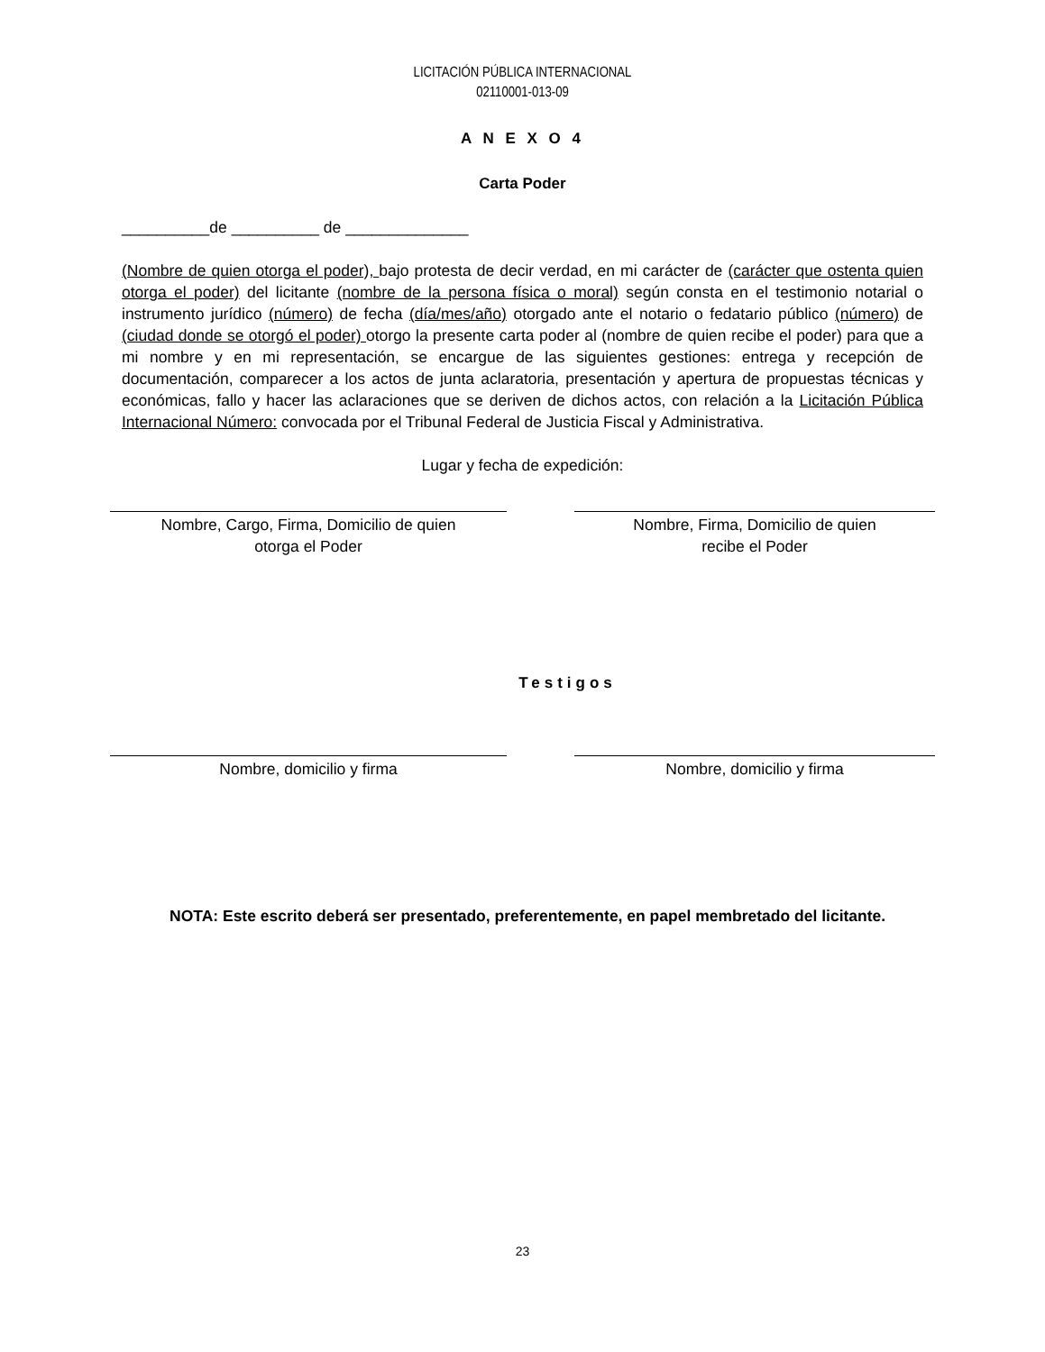LICITACIÓN PÚBLICA INTERNACIONAL
02110001-013-09
A N E X O 4
Carta Poder
__________de __________ de ______________
(Nombre de quien otorga el poder), bajo protesta de decir verdad, en mi carácter de (carácter que ostenta quien otorga el poder) del licitante (nombre de la persona física o moral) según consta en el testimonio notarial o instrumento jurídico (número) de fecha (día/mes/año) otorgado ante el notario o fedatario público (número) de (ciudad donde se otorgó el poder) otorgo la presente carta poder al (nombre de quien recibe el poder) para que a mi nombre y en mi representación, se encargue de las siguientes gestiones: entrega y recepción de documentación, comparecer a los actos de junta aclaratoria, presentación y apertura de propuestas técnicas y económicas, fallo y hacer las aclaraciones que se deriven de dichos actos, con relación a la Licitación Pública Internacional Número: convocada por el Tribunal Federal de Justicia Fiscal y Administrativa.
Lugar y fecha de expedición:
Nombre, Cargo, Firma, Domicilio de quien
otorga el Poder
Nombre, Firma, Domicilio de quien
recibe el Poder
Testigos
Nombre, domicilio y firma Nombre, domicilio y firma
NOTA: Este escrito deberá ser presentado, preferentemente, en papel membretado del licitante.
23